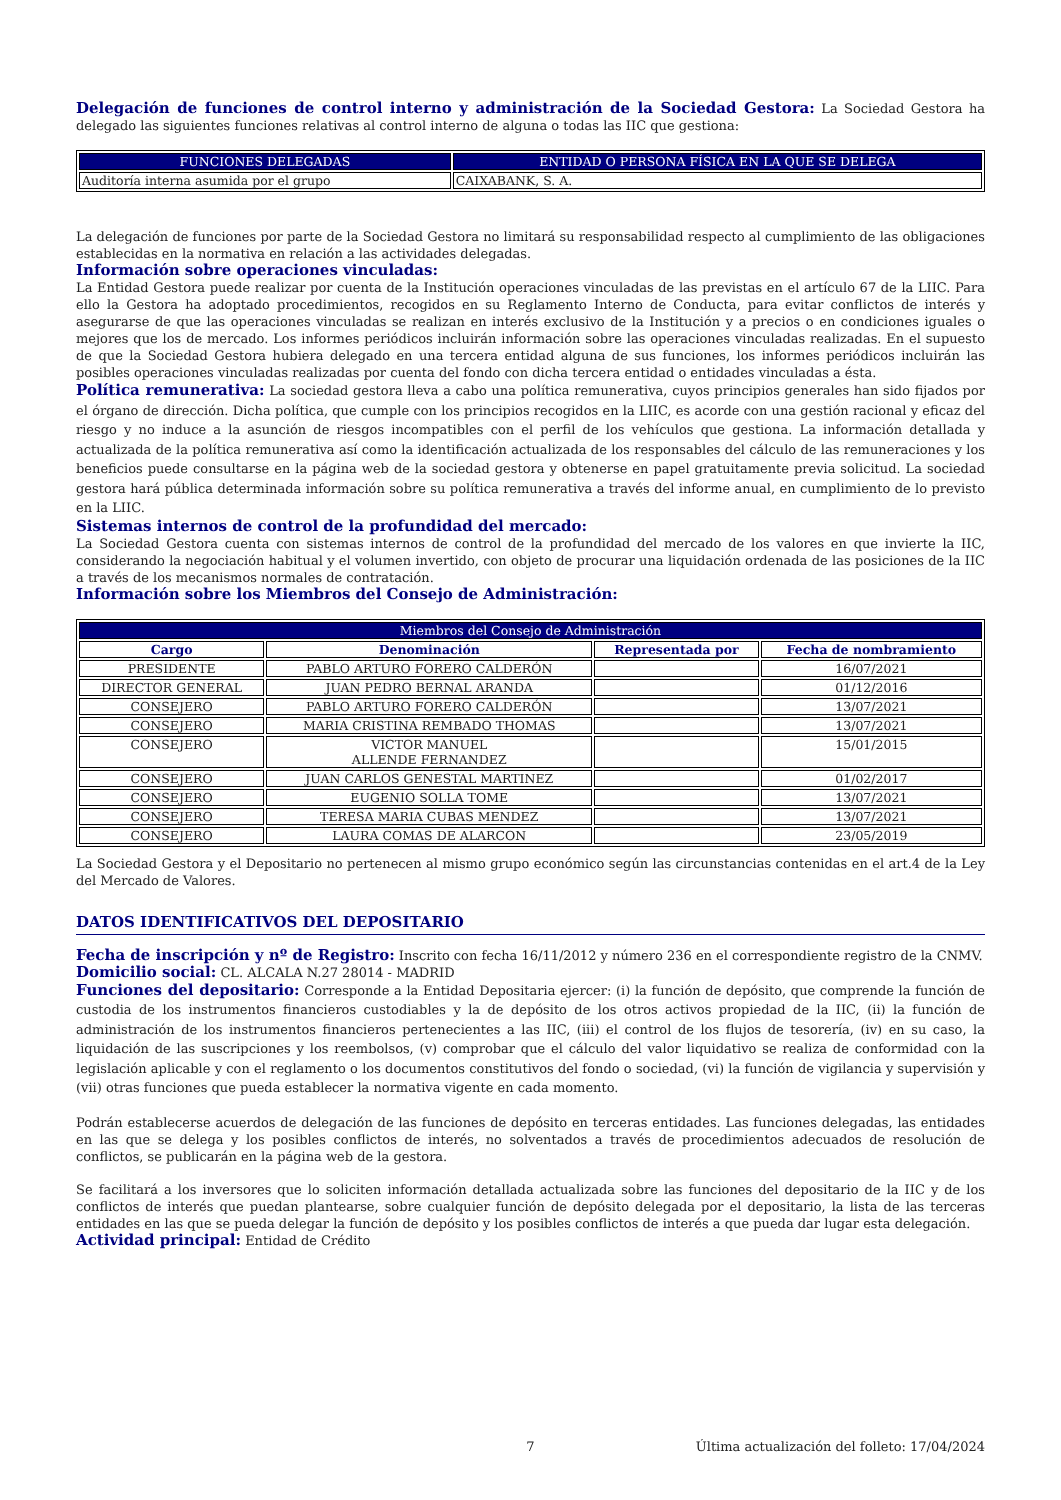Delegación de funciones de control interno y administración de la Sociedad Gestora: La Sociedad Gestora ha delegado las siguientes funciones relativas al control interno de alguna o todas las IIC que gestiona:
| FUNCIONES DELEGADAS | ENTIDAD O PERSONA FÍSICA EN LA QUE SE DELEGA |
| --- | --- |
| Auditoría interna asumida por el grupo | CAIXABANK, S. A. |
La delegación de funciones por parte de la Sociedad Gestora no limitará su responsabilidad respecto al cumplimiento de las obligaciones establecidas en la normativa en relación a las actividades delegadas.
Información sobre operaciones vinculadas:
La Entidad Gestora puede realizar por cuenta de la Institución operaciones vinculadas de las previstas en el artículo 67 de la LIIC. Para ello la Gestora ha adoptado procedimientos, recogidos en su Reglamento Interno de Conducta, para evitar conflictos de interés y asegurarse de que las operaciones vinculadas se realizan en interés exclusivo de la Institución y a precios o en condiciones iguales o mejores que los de mercado. Los informes periódicos incluirán información sobre las operaciones vinculadas realizadas. En el supuesto de que la Sociedad Gestora hubiera delegado en una tercera entidad alguna de sus funciones, los informes periódicos incluirán las posibles operaciones vinculadas realizadas por cuenta del fondo con dicha tercera entidad o entidades vinculadas a ésta.
Política remunerativa: La sociedad gestora lleva a cabo una política remunerativa, cuyos principios generales han sido fijados por el órgano de dirección. Dicha política, que cumple con los principios recogidos en la LIIC, es acorde con una gestión racional y eficaz del riesgo y no induce a la asunción de riesgos incompatibles con el perfil de los vehículos que gestiona. La información detallada y actualizada de la política remunerativa así como la identificación actualizada de los responsables del cálculo de las remuneraciones y los beneficios puede consultarse en la página web de la sociedad gestora y obtenerse en papel gratuitamente previa solicitud. La sociedad gestora hará pública determinada información sobre su política remunerativa a través del informe anual, en cumplimiento de lo previsto en la LIIC.
Sistemas internos de control de la profundidad del mercado:
La Sociedad Gestora cuenta con sistemas internos de control de la profundidad del mercado de los valores en que invierte la IIC, considerando la negociación habitual y el volumen invertido, con objeto de procurar una liquidación ordenada de las posiciones de la IIC a través de los mecanismos normales de contratación.
Información sobre los Miembros del Consejo de Administración:
| Miembros del Consejo de Administración | | | |
| --- | --- | --- | --- |
| Cargo | Denominación | Representada por | Fecha de nombramiento |
| PRESIDENTE | PABLO ARTURO FORERO CALDERÓN | | 16/07/2021 |
| DIRECTOR GENERAL | JUAN PEDRO BERNAL ARANDA | | 01/12/2016 |
| CONSEJERO | PABLO ARTURO FORERO CALDERÓN | | 13/07/2021 |
| CONSEJERO | MARIA CRISTINA REMBADO THOMAS | | 13/07/2021 |
| CONSEJERO | VICTOR MANUEL ALLENDE FERNANDEZ | | 15/01/2015 |
| CONSEJERO | JUAN CARLOS GENESTAL MARTINEZ | | 01/02/2017 |
| CONSEJERO | EUGENIO SOLLA TOME | | 13/07/2021 |
| CONSEJERO | TERESA MARIA CUBAS MENDEZ | | 13/07/2021 |
| CONSEJERO | LAURA COMAS DE ALARCON | | 23/05/2019 |
La Sociedad Gestora y el Depositario no pertenecen al mismo grupo económico según las circunstancias contenidas en el art.4 de la Ley del Mercado de Valores.
DATOS IDENTIFICATIVOS DEL DEPOSITARIO
Fecha de inscripción y nº de Registro: Inscrito con fecha 16/11/2012 y número 236 en el correspondiente registro de la CNMV.
Domicilio social: CL. ALCALA N.27 28014 - MADRID
Funciones del depositario: Corresponde a la Entidad Depositaria ejercer: (i) la función de depósito, que comprende la función de custodia de los instrumentos financieros custodiables y la de depósito de los otros activos propiedad de la IIC, (ii) la función de administración de los instrumentos financieros pertenecientes a las IIC, (iii) el control de los flujos de tesorería, (iv) en su caso, la liquidación de las suscripciones y los reembolsos, (v) comprobar que el cálculo del valor liquidativo se realiza de conformidad con la legislación aplicable y con el reglamento o los documentos constitutivos del fondo o sociedad, (vi) la función de vigilancia y supervisión y (vii) otras funciones que pueda establecer la normativa vigente en cada momento.
Podrán establecerse acuerdos de delegación de las funciones de depósito en terceras entidades. Las funciones delegadas, las entidades en las que se delega y los posibles conflictos de interés, no solventados a través de procedimientos adecuados de resolución de conflictos, se publicarán en la página web de la gestora.
Se facilitará a los inversores que lo soliciten información detallada actualizada sobre las funciones del depositario de la IIC y de los conflictos de interés que puedan plantearse, sobre cualquier función de depósito delegada por el depositario, la lista de las terceras entidades en las que se pueda delegar la función de depósito y los posibles conflictos de interés a que pueda dar lugar esta delegación.
Actividad principal: Entidad de Crédito
7 Última actualización del folleto: 17/04/2024